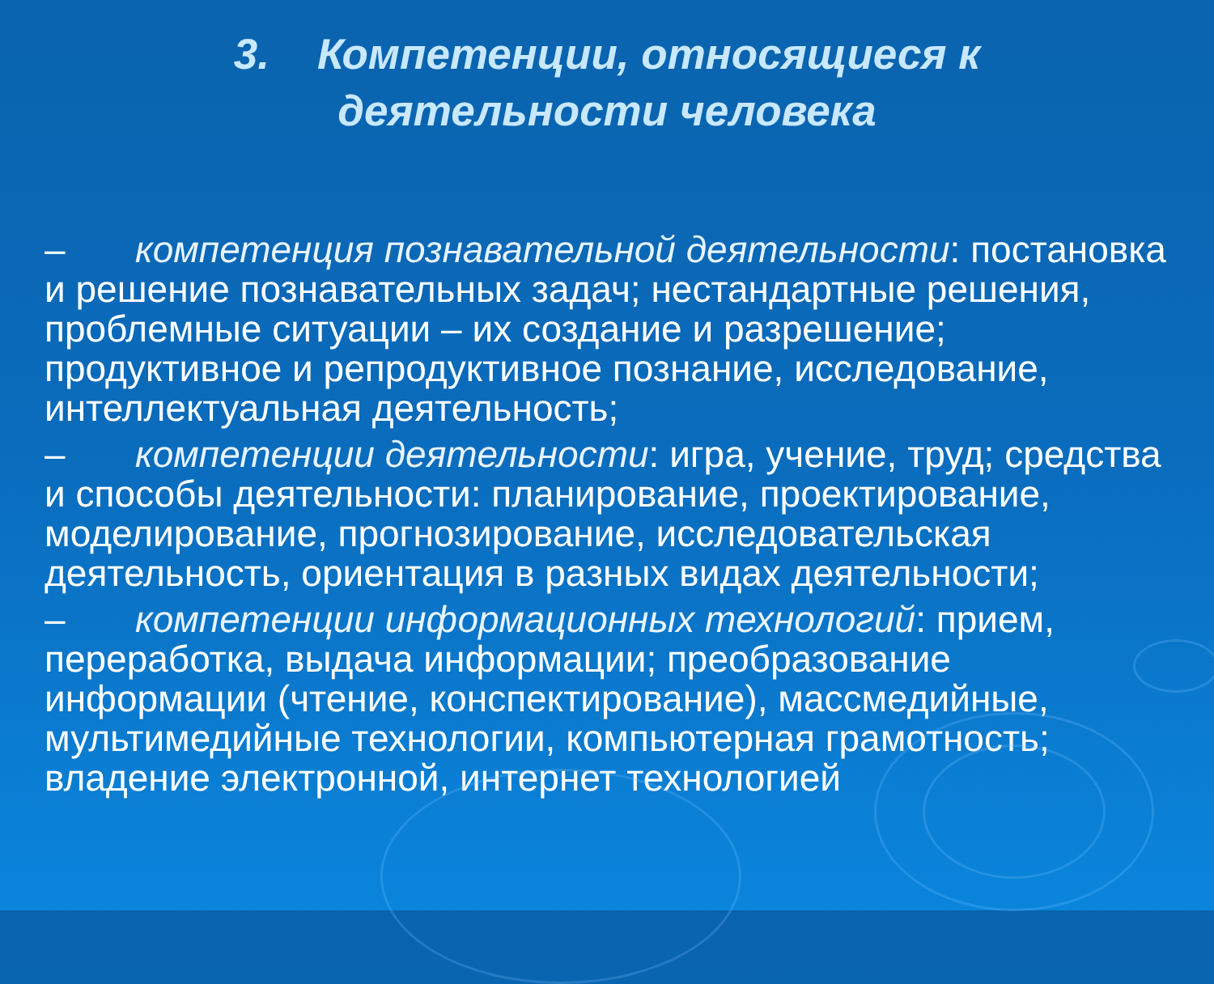3. Компетенции, относящиеся к
деятельности человека
– компетенция познавательной деятельности: постановка и решение познавательных задач; нестандартные решения, проблемные ситуации – их создание и разрешение; продуктивное и репродуктивное познание, исследование, интеллектуальная деятельность;
– компетенции деятельности: игра, учение, труд; средства и способы деятельности: планирование, проектирование, моделирование, прогнозирование, исследовательская деятельность, ориентация в разных видах деятельности;
– компетенции информационных технологий: прием, переработка, выдача информации; преобразование информации (чтение, конспектирование), массмедийные, мультимедийные технологии, компьютерная грамотность; владение электронной, интернет технологией